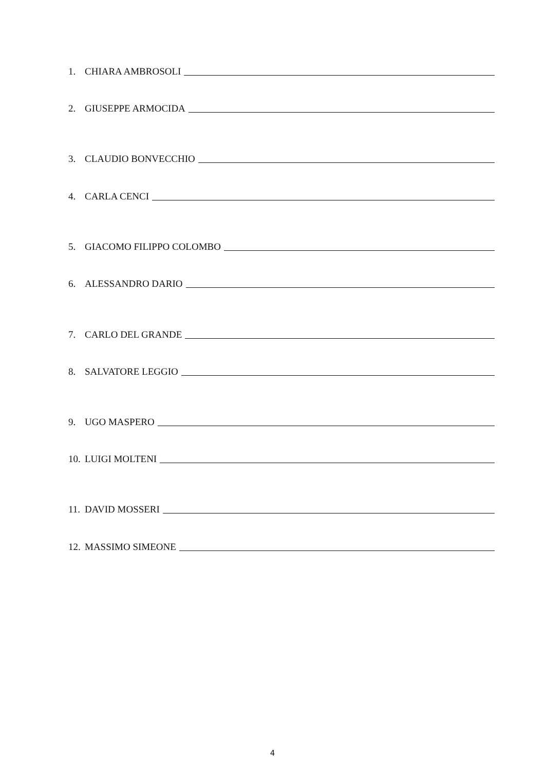1. CHIARA AMBROSOLI
2. GIUSEPPE ARMOCIDA
3. CLAUDIO BONVECCHIO
4. CARLA CENCI
5. GIACOMO FILIPPO COLOMBO
6. ALESSANDRO DARIO
7. CARLO DEL GRANDE
8. SALVATORE LEGGIO
9. UGO MASPERO
10. LUIGI MOLTENI
11. DAVID MOSSERI
12. MASSIMO SIMEONE
4